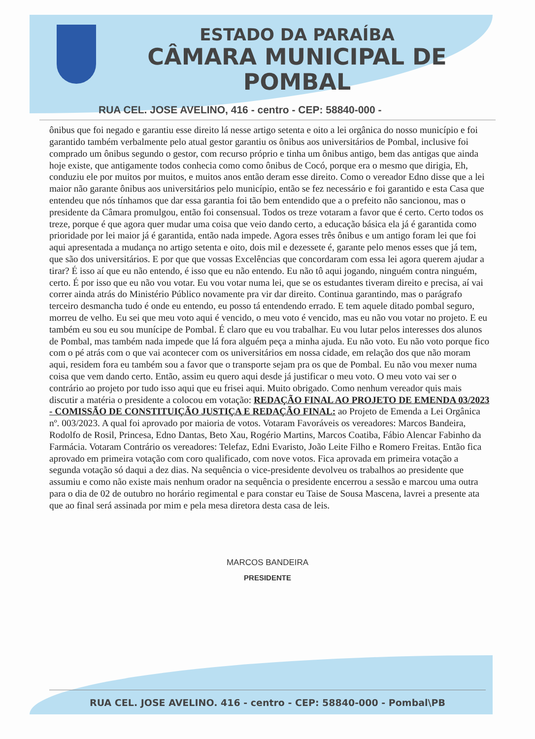ESTADO DA PARAÍBA
CÂMARA MUNICIPAL DE
POMBAL
RUA CEL. JOSE AVELINO, 416 - centro - CEP: 58840-000 -
ônibus que foi negado e garantiu esse direito lá nesse artigo setenta e oito a lei orgânica do nosso município e foi garantido também verbalmente pelo atual gestor garantiu os ônibus aos universitários de Pombal, inclusive foi comprado um ônibus segundo o gestor, com recurso próprio e tinha um ônibus antigo, bem das antigas que ainda hoje existe, que antigamente todos conhecia como como ônibus de Cocó, porque era o mesmo que dirigia, Eh, conduziu ele por muitos por muitos, e muitos anos então deram esse direito. Como o vereador Edno disse que a lei maior não garante ônibus aos universitários pelo município, então se fez necessário e foi garantido e esta Casa que entendeu que nós tínhamos que dar essa garantia foi tão bem entendido que a o prefeito não sancionou, mas o presidente da Câmara promulgou, então foi consensual. Todos os treze votaram a favor que é certo. Certo todos os treze, porque é que agora quer mudar uma coisa que veio dando certo, a educação básica ela já é garantida como prioridade por lei maior já é garantida, então nada impede. Agora esses três ônibus e um antigo foram lei que foi aqui apresentada a mudança no artigo setenta e oito, dois mil e dezessete é, garante pelo menos esses que já tem, que são dos universitários. E por que que vossas Excelências que concordaram com essa lei agora querem ajudar a tirar? É isso aí que eu não entendo, é isso que eu não entendo. Eu não tô aqui jogando, ninguém contra ninguém, certo. É por isso que eu não vou votar. Eu vou votar numa lei, que se os estudantes tiveram direito e precisa, aí vai correr ainda atrás do Ministério Público novamente pra vir dar direito. Continua garantindo, mas o parágrafo terceiro desmancha tudo é onde eu entendo, eu posso tá entendendo errado. E tem aquele ditado pombal seguro, morreu de velho. Eu sei que meu voto aqui é vencido, o meu voto é vencido, mas eu não vou votar no projeto. E eu também eu sou eu sou munícipe de Pombal. É claro que eu vou trabalhar. Eu vou lutar pelos interesses dos alunos de Pombal, mas também nada impede que lá fora alguém peça a minha ajuda. Eu não voto. Eu não voto porque fico com o pé atrás com o que vai acontecer com os universitários em nossa cidade, em relação dos que não moram aqui, residem fora eu também sou a favor que o transporte sejam pra os que de Pombal. Eu não vou mexer numa coisa que vem dando certo. Então, assim eu quero aqui desde já justificar o meu voto. O meu voto vai ser o contrário ao projeto por tudo isso aqui que eu frisei aqui. Muito obrigado. Como nenhum vereador quis mais discutir a matéria o presidente a colocou em votação: REDAÇÃO FINAL AO PROJETO DE EMENDA 03/2023 - COMISSÃO DE CONSTITUIÇÃO JUSTIÇA E REDAÇÃO FINAL: ao Projeto de Emenda a Lei Orgânica nº. 003/2023. A qual foi aprovado por maioria de votos. Votaram Favoráveis os vereadores: Marcos Bandeira, Rodolfo de Rosil, Princesa, Edno Dantas, Beto Xau, Rogério Martins, Marcos Coatiba, Fábio Alencar Fabinho da Farmácia. Votaram Contrário os vereadores: Telefaz, Edni Evaristo, João Leite Filho e Romero Freitas. Então fica aprovado em primeira votação com coro qualificado, com nove votos. Fica aprovada em primeira votação a segunda votação só daqui a dez dias. Na sequência o vice-presidente devolveu os trabalhos ao presidente que assumiu e como não existe mais nenhum orador na sequência o presidente encerrou a sessão e marcou uma outra para o dia de 02 de outubro no horário regimental e para constar eu Taise de Sousa Mascena, lavrei a presente ata que ao final será assinada por mim e pela mesa diretora desta casa de leis.
MARCOS BANDEIRA
PRESIDENTE
RUA CEL. JOSE AVELINO. 416 - centro - CEP: 58840-000 - Pombal\PB